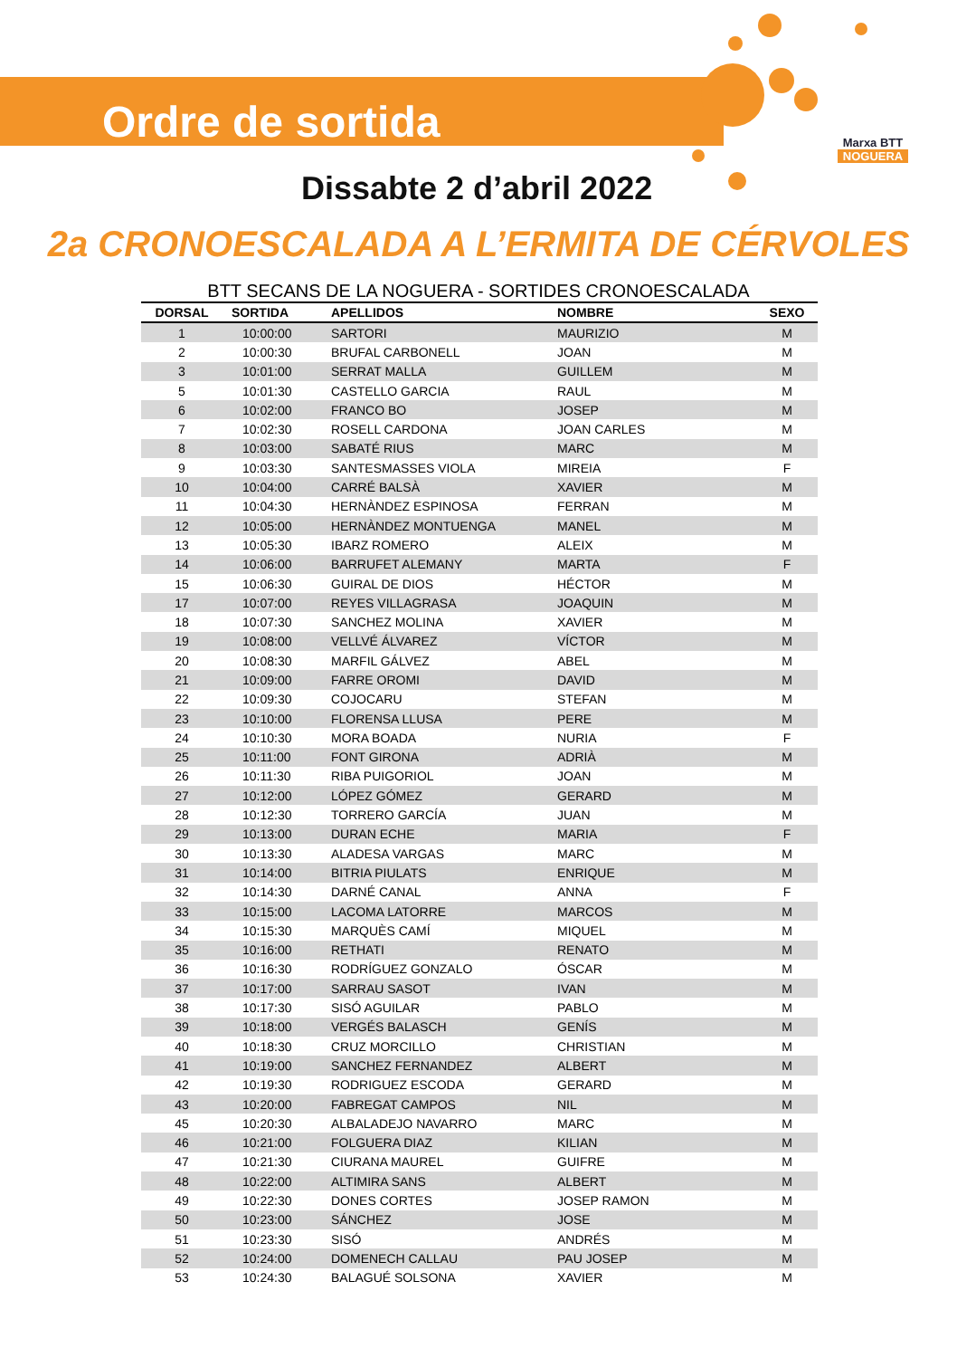Marxa BTT
NOGUERA
Ordre de sortida
Dissabte 2 d’abril 2022
2a CRONOESCALADA A L’ERMITA DE CÉRVOLES
BTT SECANS DE LA NOGUERA - SORTIDES CRONOESCALADA
| DORSAL | SORTIDA | APELLIDOS | NOMBRE | SEXO |
| --- | --- | --- | --- | --- |
| 1 | 10:00:00 | SARTORI | MAURIZIO | M |
| 2 | 10:00:30 | BRUFAL CARBONELL | JOAN | M |
| 3 | 10:01:00 | SERRAT MALLA | GUILLEM | M |
| 5 | 10:01:30 | CASTELLO GARCIA | RAUL | M |
| 6 | 10:02:00 | FRANCO BO | JOSEP | M |
| 7 | 10:02:30 | ROSELL CARDONA | JOAN CARLES | M |
| 8 | 10:03:00 | SABATÉ RIUS | MARC | M |
| 9 | 10:03:30 | SANTESMASSES VIOLA | MIREIA | F |
| 10 | 10:04:00 | CARRÉ BALSÀ | XAVIER | M |
| 11 | 10:04:30 | HERNÀNDEZ ESPINOSA | FERRAN | M |
| 12 | 10:05:00 | HERNÀNDEZ MONTUENGA | MANEL | M |
| 13 | 10:05:30 | IBARZ ROMERO | ALEIX | M |
| 14 | 10:06:00 | BARRUFET ALEMANY | MARTA | F |
| 15 | 10:06:30 | GUIRAL DE DIOS | HÉCTOR | M |
| 17 | 10:07:00 | REYES VILLAGRASA | JOAQUIN | M |
| 18 | 10:07:30 | SANCHEZ MOLINA | XAVIER | M |
| 19 | 10:08:00 | VELLVÉ ÁLVAREZ | VÍCTOR | M |
| 20 | 10:08:30 | MARFIL GÁLVEZ | ABEL | M |
| 21 | 10:09:00 | FARRE OROMI | DAVID | M |
| 22 | 10:09:30 | COJOCARU | STEFAN | M |
| 23 | 10:10:00 | FLORENSA LLUSA | PERE | M |
| 24 | 10:10:30 | MORA BOADA | NURIA | F |
| 25 | 10:11:00 | FONT GIRONA | ADRIÀ | M |
| 26 | 10:11:30 | RIBA PUIGORIOL | JOAN | M |
| 27 | 10:12:00 | LÓPEZ GÓMEZ | GERARD | M |
| 28 | 10:12:30 | TORRERO GARCÍA | JUAN | M |
| 29 | 10:13:00 | DURAN ECHE | MARIA | F |
| 30 | 10:13:30 | ALADESA VARGAS | MARC | M |
| 31 | 10:14:00 | BITRIA PIULATS | ENRIQUE | M |
| 32 | 10:14:30 | DARNÉ CANAL | ANNA | F |
| 33 | 10:15:00 | LACOMA LATORRE | MARCOS | M |
| 34 | 10:15:30 | MARQUÈS CAMÍ | MIQUEL | M |
| 35 | 10:16:00 | RETHATI | RENATO | M |
| 36 | 10:16:30 | RODRÍGUEZ GONZALO | ÓSCAR | M |
| 37 | 10:17:00 | SARRAU SASOT | IVAN | M |
| 38 | 10:17:30 | SISÓ AGUILAR | PABLO | M |
| 39 | 10:18:00 | VERGÉS BALASCH | GENÍS | M |
| 40 | 10:18:30 | CRUZ MORCILLO | CHRISTIAN | M |
| 41 | 10:19:00 | SANCHEZ FERNANDEZ | ALBERT | M |
| 42 | 10:19:30 | RODRIGUEZ ESCODA | GERARD | M |
| 43 | 10:20:00 | FABREGAT CAMPOS | NIL | M |
| 45 | 10:20:30 | ALBALADEJO NAVARRO | MARC | M |
| 46 | 10:21:00 | FOLGUERA DIAZ | KILIAN | M |
| 47 | 10:21:30 | CIURANA MAUREL | GUIFRE | M |
| 48 | 10:22:00 | ALTIMIRA SANS | ALBERT | M |
| 49 | 10:22:30 | DONES CORTES | JOSEP RAMON | M |
| 50 | 10:23:00 | SÁNCHEZ | JOSE | M |
| 51 | 10:23:30 | SISÓ | ANDRÉS | M |
| 52 | 10:24:00 | DOMENECH CALLAU | PAU JOSEP | M |
| 53 | 10:24:30 | BALAGUÉ SOLSONA | XAVIER | M |